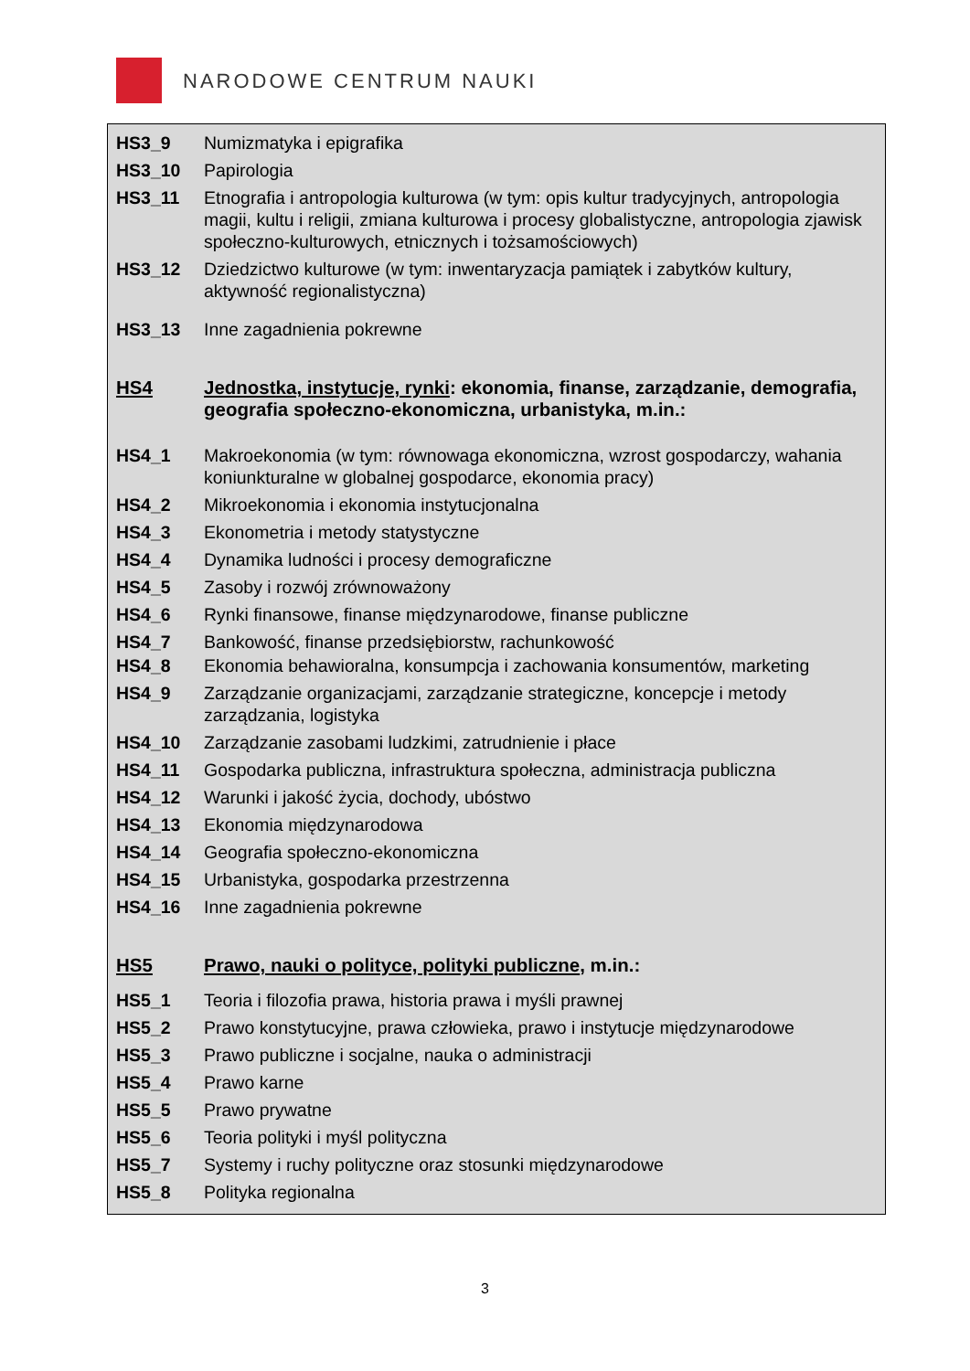NARODOWE CENTRUM NAUKI
HS3_9 Numizmatyka i epigrafika
HS3_10 Papirologia
HS3_11 Etnografia i antropologia kulturowa (w tym: opis kultur tradycyjnych, antropologia magii, kultu i religii, zmiana kulturowa i procesy globalistyczne, antropologia zjawisk społeczno-kulturowych, etnicznych i tożsamościowych)
HS3_12 Dziedzictwo kulturowe (w tym: inwentaryzacja pamiątek i zabytków kultury, aktywność regionalistyczna)
HS3_13 Inne zagadnienia pokrewne
HS4 Jednostka, instytucje, rynki: ekonomia, finanse, zarządzanie, demografia, geografia społeczno-ekonomiczna, urbanistyka, m.in.:
HS4_1 Makroekonomia (w tym: równowaga ekonomiczna, wzrost gospodarczy, wahania koniunkturalne w globalnej gospodarce, ekonomia pracy)
HS4_2 Mikroekonomia i ekonomia instytucjonalna
HS4_3 Ekonometria i metody statystyczne
HS4_4 Dynamika ludności i procesy demograficzne
HS4_5 Zasoby i rozwój zrównoważony
HS4_6 Rynki finansowe, finanse międzynarodowe, finanse publiczne
HS4_7 Bankowość, finanse przedsiębiorstw, rachunkowość
HS4_8 Ekonomia behawioralna, konsumpcja i zachowania konsumentów, marketing
HS4_9 Zarządzanie organizacjami, zarządzanie strategiczne, koncepcje i metody zarządzania, logistyka
HS4_10 Zarządzanie zasobami ludzkimi, zatrudnienie i płace
HS4_11 Gospodarka publiczna, infrastruktura społeczna, administracja publiczna
HS4_12 Warunki i jakość życia, dochody, ubóstwo
HS4_13 Ekonomia międzynarodowa
HS4_14 Geografia społeczno-ekonomiczna
HS4_15 Urbanistyka, gospodarka przestrzenna
HS4_16 Inne zagadnienia pokrewne
HS5 Prawo, nauki o polityce, polityki publiczne, m.in.:
HS5_1 Teoria i filozofia prawa, historia prawa i myśli prawnej
HS5_2 Prawo konstytucyjne, prawa człowieka, prawo i instytucje międzynarodowe
HS5_3 Prawo publiczne i socjalne, nauka o administracji
HS5_4 Prawo karne
HS5_5 Prawo prywatne
HS5_6 Teoria polityki i myśl polityczna
HS5_7 Systemy i ruchy polityczne oraz stosunki międzynarodowe
HS5_8 Polityka regionalna
3